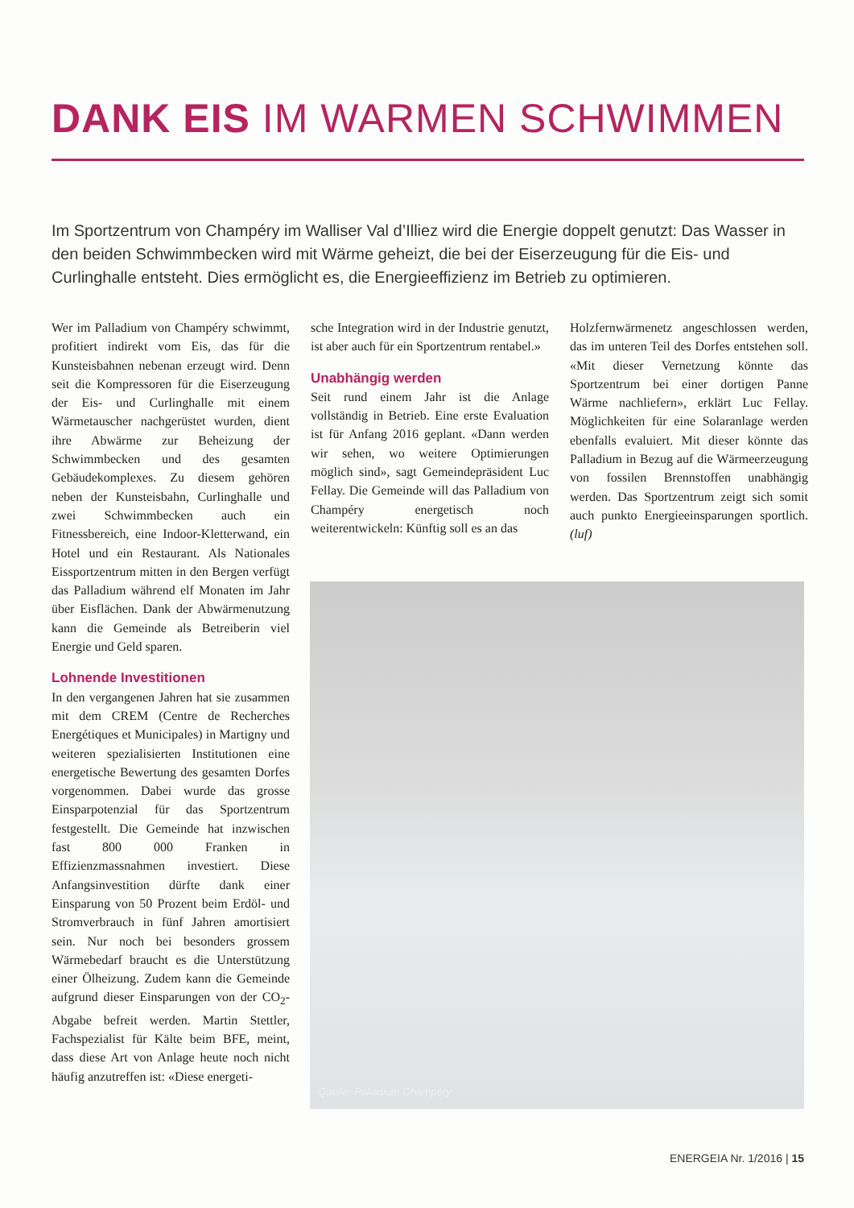DANK EIS IM WARMEN SCHWIMMEN
Im Sportzentrum von Champéry im Walliser Val d’Illiez wird die Energie doppelt genutzt: Das Wasser in den beiden Schwimmbecken wird mit Wärme geheizt, die bei der Eiserzeugung für die Eis- und Curlinghalle entsteht. Dies ermöglicht es, die Energieeffizienz im Betrieb zu optimieren.
Wer im Palladium von Champéry schwimmt, profitiert indirekt vom Eis, das für die Kunsteisbahnen nebenan erzeugt wird. Denn seit die Kompressoren für die Eiserzeugung der Eis- und Curlinghalle mit einem Wärmetauscher nachgerüstet wurden, dient ihre Abwärme zur Beheizung der Schwimmbecken und des gesamten Gebäudekomplexes. Zu diesem gehören neben der Kunsteisbahn, Curlinghalle und zwei Schwimmbecken auch ein Fitnessbereich, eine Indoor-Kletterwand, ein Hotel und ein Restaurant. Als Nationales Eissportzentrum mitten in den Bergen verfügt das Palladium während elf Monaten im Jahr über Eisflächen. Dank der Abwärmenutzung kann die Gemeinde als Betreiberin viel Energie und Geld sparen.
Lohnende Investitionen
In den vergangenen Jahren hat sie zusammen mit dem CREM (Centre de Recherches Energétiques et Municipales) in Martigny und weiteren spezialisierten Institutionen eine energetische Bewertung des gesamten Dorfes vorgenommen. Dabei wurde das grosse Einsparpotenzial für das Sportzentrum festgestellt. Die Gemeinde hat inzwischen fast 800 000 Franken in Effizienzmassnahmen investiert. Diese Anfangsinvestition dürfte dank einer Einsparung von 50 Prozent beim Erdöl- und Stromverbrauch in fünf Jahren amortisiert sein. Nur noch bei besonders grossem Wärmebedarf braucht es die Unterstützung einer Ölheizung. Zudem kann die Gemeinde aufgrund dieser Einsparungen von der CO<sub>2</sub>-Abgabe befreit werden. Martin Stettler, Fachspezialist für Kälte beim BFE, meint, dass diese Art von Anlage heute noch nicht häufig anzutreffen ist: «Diese energeti-
sche Integration wird in der Industrie genutzt, ist aber auch für ein Sportzentrum rentabel.»
Unabhängig werden
Seit rund einem Jahr ist die Anlage vollständig in Betrieb. Eine erste Evaluation ist für Anfang 2016 geplant. «Dann werden wir sehen, wo weitere Optimierungen möglich sind», sagt Gemeindepräsident Luc Fellay. Die Gemeinde will das Palladium von Champéry energetisch noch weiterentwickeln: Künftig soll es an das
Holzfernwärmenetz angeschlossen werden, das im unteren Teil des Dorfes entstehen soll. «Mit dieser Vernetzung könnte das Sportzentrum bei einer dortigen Panne Wärme nachliefern», erklärt Luc Fellay. Möglichkeiten für eine Solaranlage werden ebenfalls evaluiert. Mit dieser könnte das Palladium in Bezug auf die Wärmeerzeugung von fossilen Brennstoffen unabhängig werden. Das Sportzentrum zeigt sich somit auch punkto Energieeinsparungen sportlich. (luf)
Quelle: Palladium Champéry
ENERGEIA Nr. 1/2016 | 15